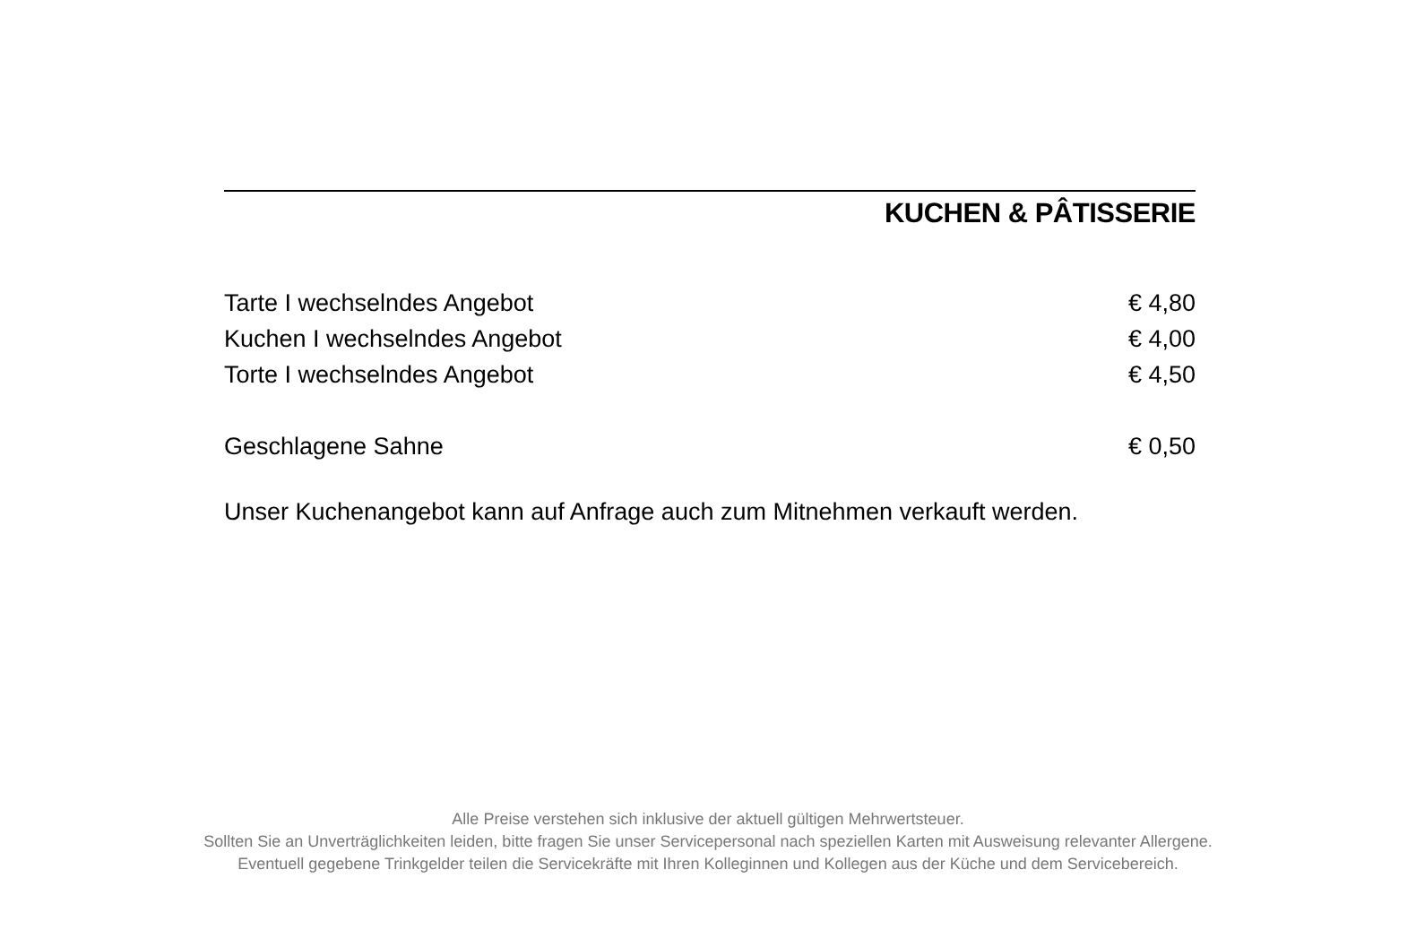KUCHEN & PÂTISSERIE
| Tarte I wechselndes Angebot | € 4,80 |
| Kuchen I wechselndes Angebot | € 4,00 |
| Torte I wechselndes Angebot | € 4,50 |
| Geschlagene Sahne | € 0,50 |
Unser Kuchenangebot kann auf Anfrage auch zum Mitnehmen verkauft werden.
Alle Preise verstehen sich inklusive der aktuell gültigen Mehrwertsteuer.
Sollten Sie an Unverträglichkeiten leiden, bitte fragen Sie unser Servicepersonal nach speziellen Karten mit Ausweisung relevanter Allergene.
Eventuell gegebene Trinkgelder teilen die Servicekräfte mit Ihren Kolleginnen und Kollegen aus der Küche und dem Servicebereich.